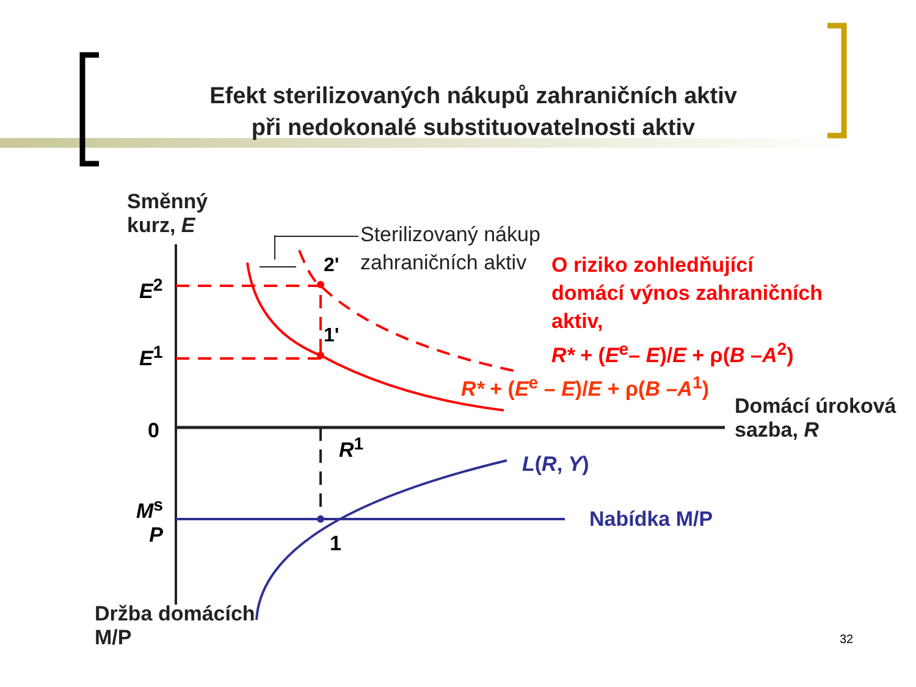Efekt sterilizovaných nákupů zahraničních aktiv
při nedokonalé substituovatelnosti aktiv
Směnný
kurz, E
Sterilizovaný nákup
zahraničních aktiv
O riziko zohledňující
domácí výnos zahraničních
aktiv,
R* + (E<sup>e</sup>– E)/E + ρ(B –A<sup>2</sup>)
E<sup>2</sup>
E<sup>1</sup>
2'
1'
R* + (E<sup>e</sup> – E)/E + ρ(B –A<sup>1</sup>)
Domácí úroková
sazba, R
0
R<sup>1</sup>
L(R, Y)
M<sup>s</sup>
P
Nabídka M/P
1
Držba domácích
M/P
32